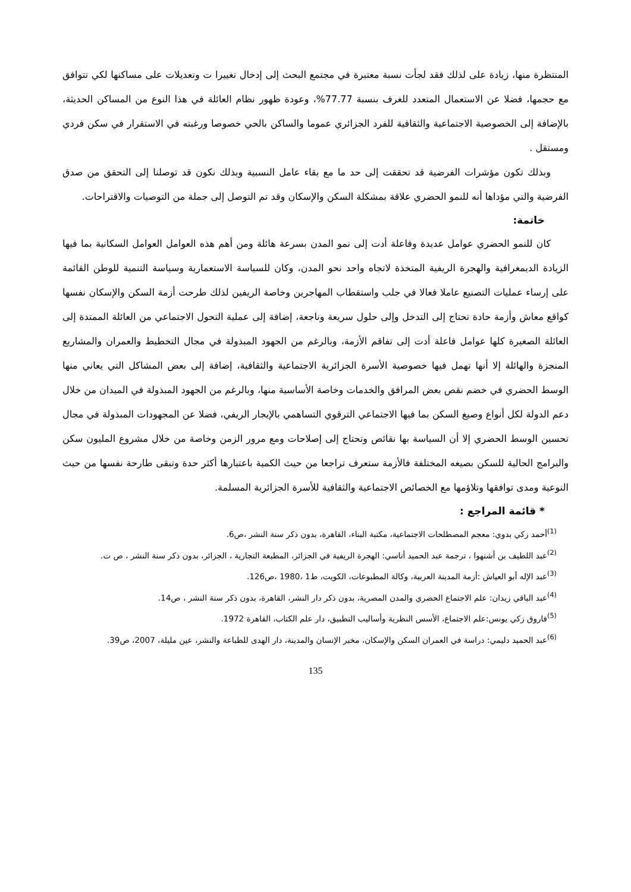المنتظرة منها، زيادة على لذلك فقد لجأت نسبة معتبرة في مجتمع البحث إلى إدخال تغييرا ت وتعديلات على مساكنها لكي تتوافق مع حجمها، فضلا عن الاستعمال المتعدد للغرف بنسبة 77.77%، وعودة ظهور نظام العائلة في هذا النوع من المساكن الحديثة، بالإضافة إلى الخصوصية الاجتماعية والثقافية للفرد الجزائري عموما والساكن بالحي خصوصا ورغبته في الاستقرار في سكن فردي ومستقل .
وبذلك تكون مؤشرات الفرضية قد تحققت إلى حد ما مع بقاء عامل النسبية وبذلك نكون قد توصلنا إلى التحقق من صدق الفرضية والتي مؤداها أنه للنمو الحضري علاقة بمشكلة السكن والإسكان وقد تم التوصل إلى جملة من التوصيات والاقتراحات.
خاتمة:
كان للنمو الحضري عوامل عديدة وفاعلة أدت إلى نمو المدن بسرعة هائلة ومن أهم هذه العوامل العوامل السكانية بما فيها الزيادة الديمغرافية والهجرة الريفية المتخذة لاتجاه واحد نحو المدن، وكان للسياسة الاستعمارية وسياسة التنمية للوطن القائمة على إرساء عمليات التصنيع عاملا فعالا في جلب واستقطاب المهاجرين وخاصة الريفين لذلك طرحت أزمة السكن والإسكان نفسها كواقع معاش وأزمة حادة تحتاج إلى التدخل وإلى حلول سريعة وناجعة، إضافة إلى عملية التحول الاجتماعي من العائلة الممتدة إلى العائلة الصغيرة كلها عوامل فاعلة أدت إلى تفاقم الأزمة، وبالرغم من الجهود المبذولة في مجال التخطيط والعمران والمشاريع المنجزة والهائلة إلا أنها تهمل فيها خصوصية الأسرة الجزائرية الاجتماعية والثقافية، إضافة إلى بعض المشاكل التي يعاني منها الوسط الحضري في خضم نقص بعض المرافق والخدمات وخاصة الأساسية منها، وبالرغم من الجهود المبذولة في الميدان من خلال دعم الدولة لكل أنواع وصيغ السكن بما فيها الاجتماعي الترقوي التساهمي بالإيجار الريفي، فضلا عن المجهودات المبذولة في مجال تحسين الوسط الحضري إلا أن السياسة بها نقائص وتحتاج إلى إصلاحات ومع مرور الزمن وخاصة من خلال مشروع المليون سكن والبرامج الحالية للسكن بصيغه المختلفة فالأزمة ستعرف تراجعا من حيث الكمية باعتبارها أكثر حدة وتبقى طارحة نفسها من حيث النوعية ومدى توافقها وتلاؤمها مع الخصائص الاجتماعية والثقافية للأسرة الجزائرية المسلمة.
* قائمة المراجع :
<sup>(1)</sup> أحمد زكي بدوي: معجم المصطلحات الاجتماعية، مكتبة البناء، القاهرة، بدون ذكر سنة النشر ،ص6.
<sup>(2)</sup> عبد اللطيف بن أشنهوا ، ترجمة عبد الحميد أتاسي: الهجرة الريفية في الجزائر، المطبعة التجارية ، الجزائر، بدون ذكر سنة النشر ، ص ت.
<sup>(3)</sup> عبد الإله أبو العياش :أزمة المدينة العربية، وكالة المطبوعات، الكويت، ط1 ،1980 ،ص126.
<sup>(4)</sup> عبد الباقي زيدان: علم الاجتماع الحضري والمدن المصرية، بدون ذكر دار النشر، القاهرة، بدون ذكر سنة النشر ، ص14.
<sup>(5)</sup> فاروق زكي يونس:علم الاجتماع، الأسس النظرية وأساليب التطبيق، دار علم الكتاب، القاهرة 1972.
<sup>(6)</sup> عبد الحميد دليمي: دراسة في العمران السكن والإسكان، مخبر الإنسان والمدينة، دار الهدى للطباعة والنشر، عين مليلة، 2007، ص39.
135